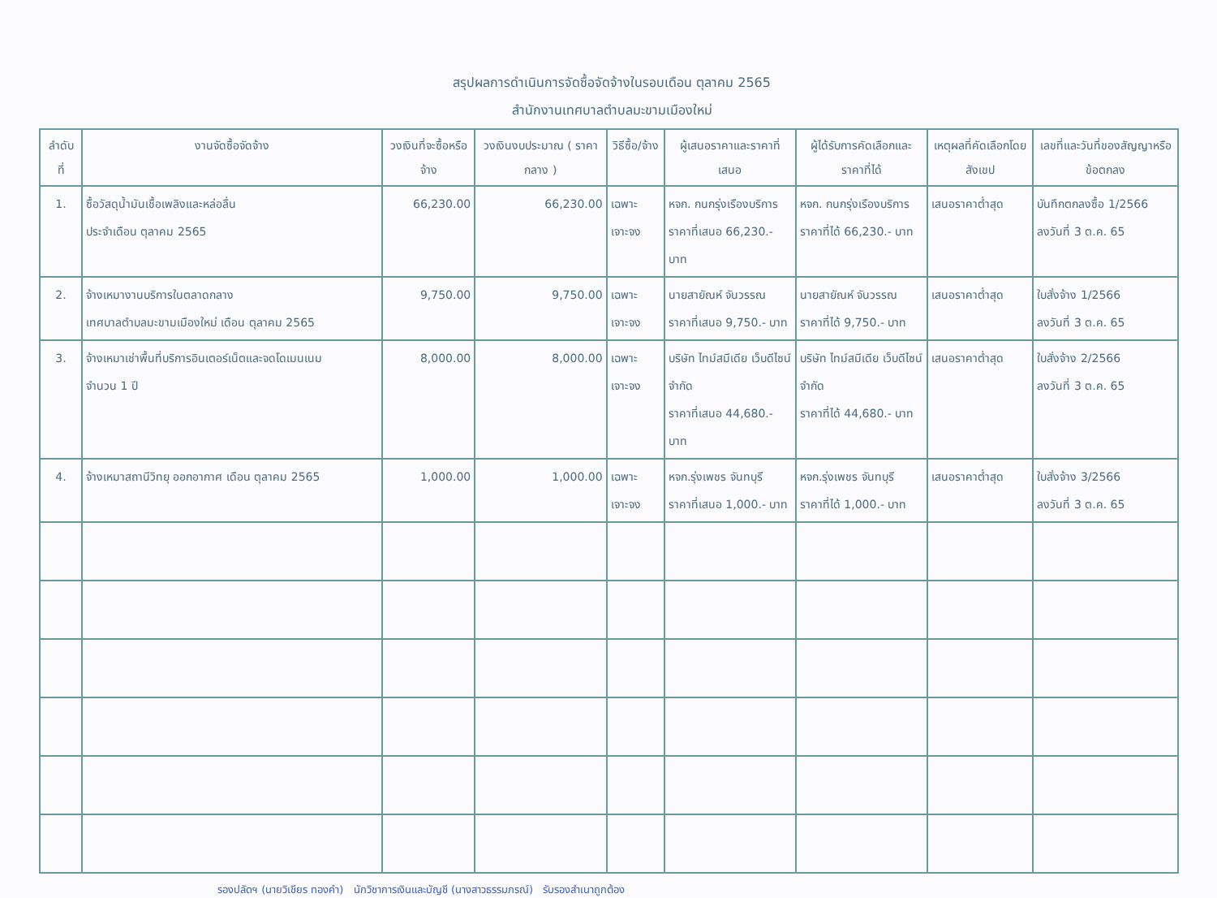สรุปผลการดำเนินการจัดซื้อจัดจ้างในรอบเดือน ตุลาคม 2565
สำนักงานเทศบาลตำบลมะขามเมืองใหม่
| ลำดับ ที่ | งานจัดซื้อจัดจ้าง | วงเงินที่จะซื้อหรือจ้าง | วงเงินงบประมาณ ( ราคากลาง ) | วิธีซื้อ/จ้าง | ผู้เสนอราคาและราคาที่เสนอ | ผู้ได้รับการคัดเลือกและราคาที่ได้ | เหตุผลที่คัดเลือกโดยสังเขป | เลขที่และวันที่ของสัญญาหรือข้อตกลง |
| --- | --- | --- | --- | --- | --- | --- | --- | --- |
| 1. | ซื้อวัสดุน้ำมันเชื้อเพลิงและหล่อลื่น ประจำเดือน ตุลาคม 2565 | 66,230.00 | 66,230.00 | เฉพาะเจาะจง | หจก. กนกรุ่งเรืองบริการ ราคาที่เสนอ 66,230.- บาท | หจก. กนกรุ่งเรืองบริการ ราคาที่ได้ 66,230.- บาท | เสนอราคาต่ำสุด | บันทึกตกลงซื้อ 1/2566 ลงวันที่ 3 ต.ค. 65 |
| 2. | จ้างเหมางานบริการในตลาดกลาง เทศบาลตำบลมะขามเมืองใหม่ เดือน ตุลาคม 2565 | 9,750.00 | 9,750.00 | เฉพาะเจาะจง | นายสายัณห์ จันวรรณ ราคาที่เสนอ 9,750.- บาท | นายสายัณห์ จันวรรณ ราคาที่ได้ 9,750.- บาท | เสนอราคาต่ำสุด | ใบสั่งจ้าง 1/2566 ลงวันที่ 3 ต.ค. 65 |
| 3. | จ้างเหมาเช่าพื้นที่บริการอินเตอร์เน็ตและจดโดเมนเนม จำนวน 1 ปี | 8,000.00 | 8,000.00 | เฉพาะเจาะจง | บริษัท ไทม์สมีเดีย เว็บดีไซน์ จำกัด ราคาที่เสนอ 44,680.- บาท | บริษัท ไทม์สมีเดีย เว็บดีไซน์ จำกัด ราคาที่ได้ 44,680.- บาท | เสนอราคาต่ำสุด | ใบสั่งจ้าง 2/2566 ลงวันที่ 3 ต.ค. 65 |
| 4. | จ้างเหมาสถานีวิทยุ ออกอากาศ เดือน ตุลาคม 2565 | 1,000.00 | 1,000.00 | เฉพาะเจาะจง | หจก.รุ่งเพชร จันทบุรี ราคาที่เสนอ 1,000.- บาท | หจก.รุ่งเพชร จันทบุรี ราคาที่ได้ 1,000.- บาท | เสนอราคาต่ำสุด | ใบสั่งจ้าง 3/2566 ลงวันที่ 3 ต.ค. 65 |
รองปลัดฯ (นายวิเชียร ทองคำ) นักวิชาการเงินและบัญชี (นางสาวธรรมภรณ์) รับรองสำเนาถูกต้อง